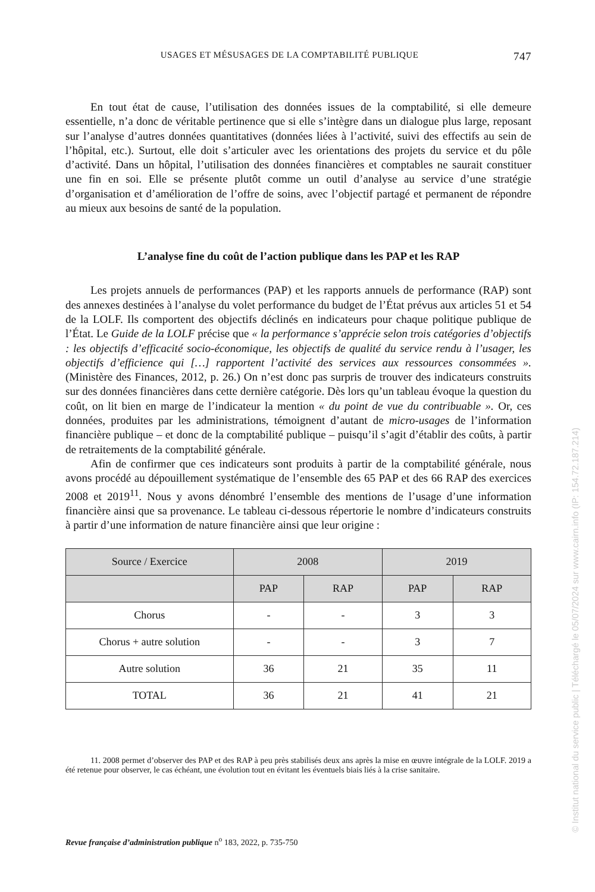USAGES ET MÉSUSAGES DE LA COMPTABILITÉ PUBLIQUE 747
En tout état de cause, l’utilisation des données issues de la comptabilité, si elle demeure essentielle, n’a donc de véritable pertinence que si elle s’intègre dans un dialogue plus large, reposant sur l’analyse d’autres données quantitatives (données liées à l’activité, suivi des effectifs au sein de l’hôpital, etc.). Surtout, elle doit s’articuler avec les orientations des projets du service et du pôle d’activité. Dans un hôpital, l’utilisation des données financières et comptables ne saurait constituer une fin en soi. Elle se présente plutôt comme un outil d’analyse au service d’une stratégie d’organisation et d’amélioration de l’offre de soins, avec l’objectif partagé et permanent de répondre au mieux aux besoins de santé de la population.
L’analyse fine du coût de l’action publique dans les PAP et les RAP
Les projets annuels de performances (PAP) et les rapports annuels de performance (RAP) sont des annexes destinées à l’analyse du volet performance du budget de l’État prévus aux articles 51 et 54 de la LOLF. Ils comportent des objectifs déclinés en indicateurs pour chaque politique publique de l’État. Le Guide de la LOLF précise que « la performance s’apprécie selon trois catégories d’objectifs : les objectifs d’efficacité socio-économique, les objectifs de qualité du service rendu à l’usager, les objectifs d’efficience qui […] rapportent l’activité des services aux ressources consommées ». (Ministère des Finances, 2012, p. 26.) On n’est donc pas surpris de trouver des indicateurs construits sur des données financières dans cette dernière catégorie. Dès lors qu’un tableau évoque la question du coût, on lit bien en marge de l’indicateur la mention « du point de vue du contribuable ». Or, ces données, produites par les administrations, témoignent d’autant de micro-usages de l’information financière publique – et donc de la comptabilité publique – puisqu’il s’agit d’établir des coûts, à partir de retraitements de la comptabilité générale.
Afin de confirmer que ces indicateurs sont produits à partir de la comptabilité générale, nous avons procédé au dépouillement systématique de l’ensemble des 65 PAP et des 66 RAP des exercices 2008 et 2019<sup>11</sup>. Nous y avons dénombré l’ensemble des mentions de l’usage d’une information financière ainsi que sa provenance. Le tableau ci-dessous répertorie le nombre d’indicateurs construits à partir d’une information de nature financière ainsi que leur origine :
| Source / Exercice | 2008 | | 2019 | |
| --- | --- | --- | --- | --- |
| | PAP | RAP | PAP | RAP |
| Chorus | - | - | 3 | 3 |
| Chorus + autre solution | - | - | 3 | 7 |
| Autre solution | 36 | 21 | 35 | 11 |
| TOTAL | 36 | 21 | 41 | 21 |
11. 2008 permet d’observer des PAP et des RAP à peu près stabilisés deux ans après la mise en œuvre intégrale de la LOLF. 2019 a été retenue pour observer, le cas échéant, une évolution tout en évitant les éventuels biais liés à la crise sanitaire.
Revue française d’administration publique n<sup>o</sup> 183, 2022, p. 735-750
© Institut national du service public | Téléchargé le 05/07/2024 sur www.cairn.info (IP: 154.72.187.214)